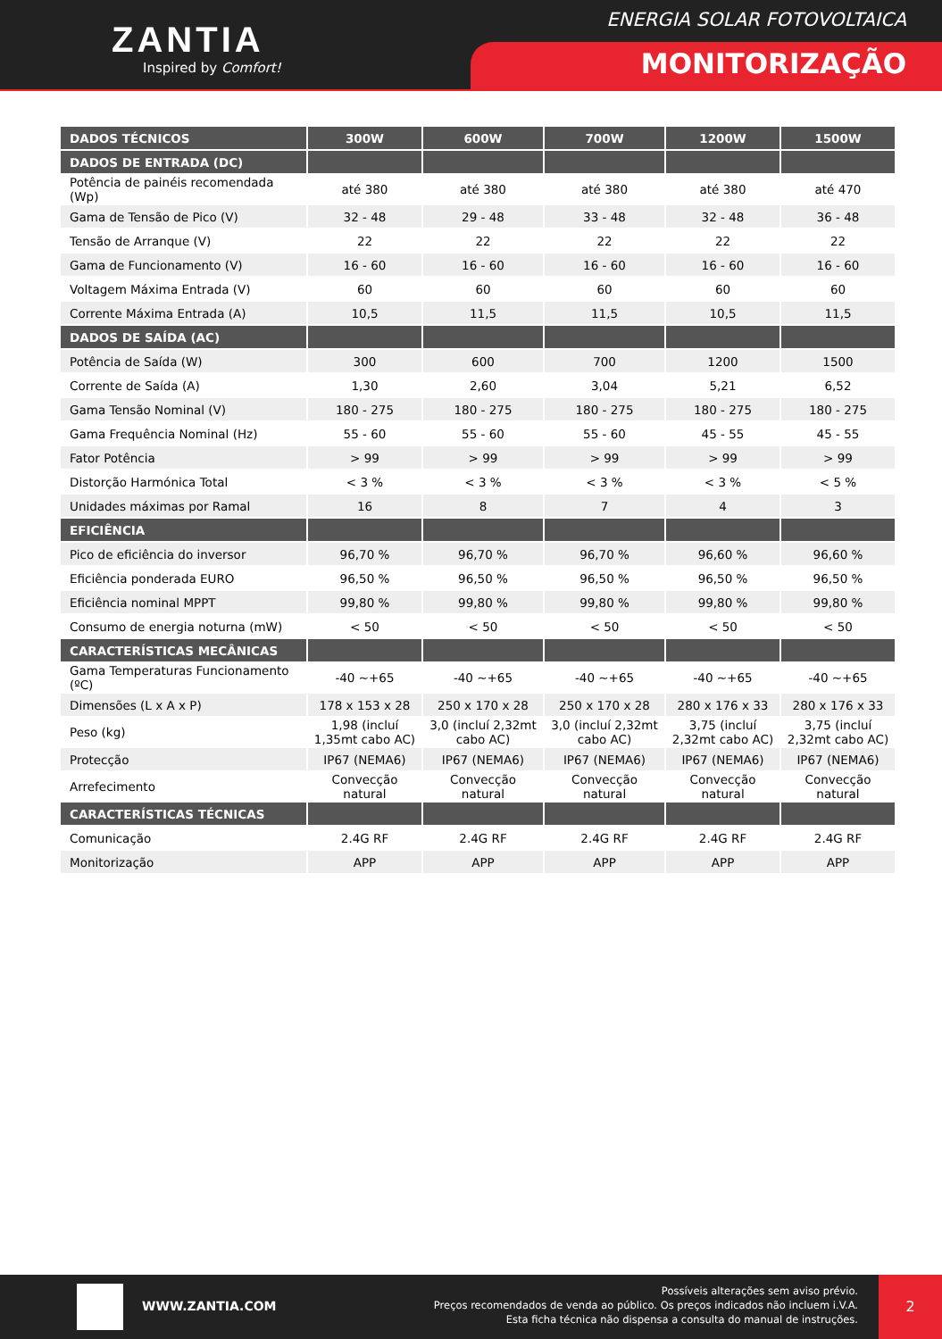ZANTIA
Inspired by Comfort!
ENERGIA SOLAR FOTOVOLTAICA
MONITORIZAÇÃO
| DADOS TÉCNICOS | 300W | 600W | 700W | 1200W | 1500W |
| --- | --- | --- | --- | --- | --- |
| DADOS DE ENTRADA (DC) | | | | | |
| Potência de painéis recomendada (Wp) | até 380 | até 380 | até 380 | até 380 | até 470 |
| Gama de Tensão de Pico (V) | 32 - 48 | 29 - 48 | 33 - 48 | 32 - 48 | 36 - 48 |
| Tensão de Arranque (V) | 22 | 22 | 22 | 22 | 22 |
| Gama de Funcionamento (V) | 16 - 60 | 16 - 60 | 16 - 60 | 16 - 60 | 16 - 60 |
| Voltagem Máxima Entrada (V) | 60 | 60 | 60 | 60 | 60 |
| Corrente Máxima Entrada (A) | 10,5 | 11,5 | 11,5 | 10,5 | 11,5 |
| DADOS DE SAÍDA (AC) | | | | | |
| Potência de Saída (W) | 300 | 600 | 700 | 1200 | 1500 |
| Corrente de Saída (A) | 1,30 | 2,60 | 3,04 | 5,21 | 6,52 |
| Gama Tensão Nominal (V) | 180 - 275 | 180 - 275 | 180 - 275 | 180 - 275 | 180 - 275 |
| Gama Frequência Nominal (Hz) | 55 - 60 | 55 - 60 | 55 - 60 | 45 - 55 | 45 - 55 |
| Fator Potência | > 99 | > 99 | > 99 | > 99 | > 99 |
| Distorção Harmónica Total | < 3 % | < 3 % | < 3 % | < 3 % | < 5 % |
| Unidades máximas por Ramal | 16 | 8 | 7 | 4 | 3 |
| EFICIÊNCIA | | | | | |
| Pico de eficiência do inversor | 96,70 % | 96,70 % | 96,70 % | 96,60 % | 96,60 % |
| Eficiência ponderada EURO | 96,50 % | 96,50 % | 96,50 % | 96,50 % | 96,50 % |
| Eficiência nominal MPPT | 99,80 % | 99,80 % | 99,80 % | 99,80 % | 99,80 % |
| Consumo de energia noturna (mW) | < 50 | < 50 | < 50 | < 50 | < 50 |
| CARACTERÍSTICAS MECÂNICAS | | | | | |
| Gama Temperaturas Funcionamento (ºC) | -40 ~+65 | -40 ~+65 | -40 ~+65 | -40 ~+65 | -40 ~+65 |
| Dimensões (L x A x P) | 178 x 153 x 28 | 250 x 170 x 28 | 250 x 170 x 28 | 280 x 176 x 33 | 280 x 176 x 33 |
| Peso (kg) | 1,98 (incluí 1,35mt cabo AC) | 3,0 (incluí 2,32mt cabo AC) | 3,0 (incluí 2,32mt cabo AC) | 3,75 (incluí 2,32mt cabo AC) | 3,75 (incluí 2,32mt cabo AC) |
| Protecção | IP67 (NEMA6) | IP67 (NEMA6) | IP67 (NEMA6) | IP67 (NEMA6) | IP67 (NEMA6) |
| Arrefecimento | Convecção natural | Convecção natural | Convecção natural | Convecção natural | Convecção natural |
| CARACTERÍSTICAS TÉCNICAS | | | | | |
| Comunicação | 2.4G RF | 2.4G RF | 2.4G RF | 2.4G RF | 2.4G RF |
| Monitorização | APP | APP | APP | APP | APP |
WWW.ZANTIA.COM
Possíveis alterações sem aviso prévio.
Preços recomendados de venda ao público. Os preços indicados não incluem i.V.A.
Esta ficha técnica não dispensa a consulta do manual de instruções.
2